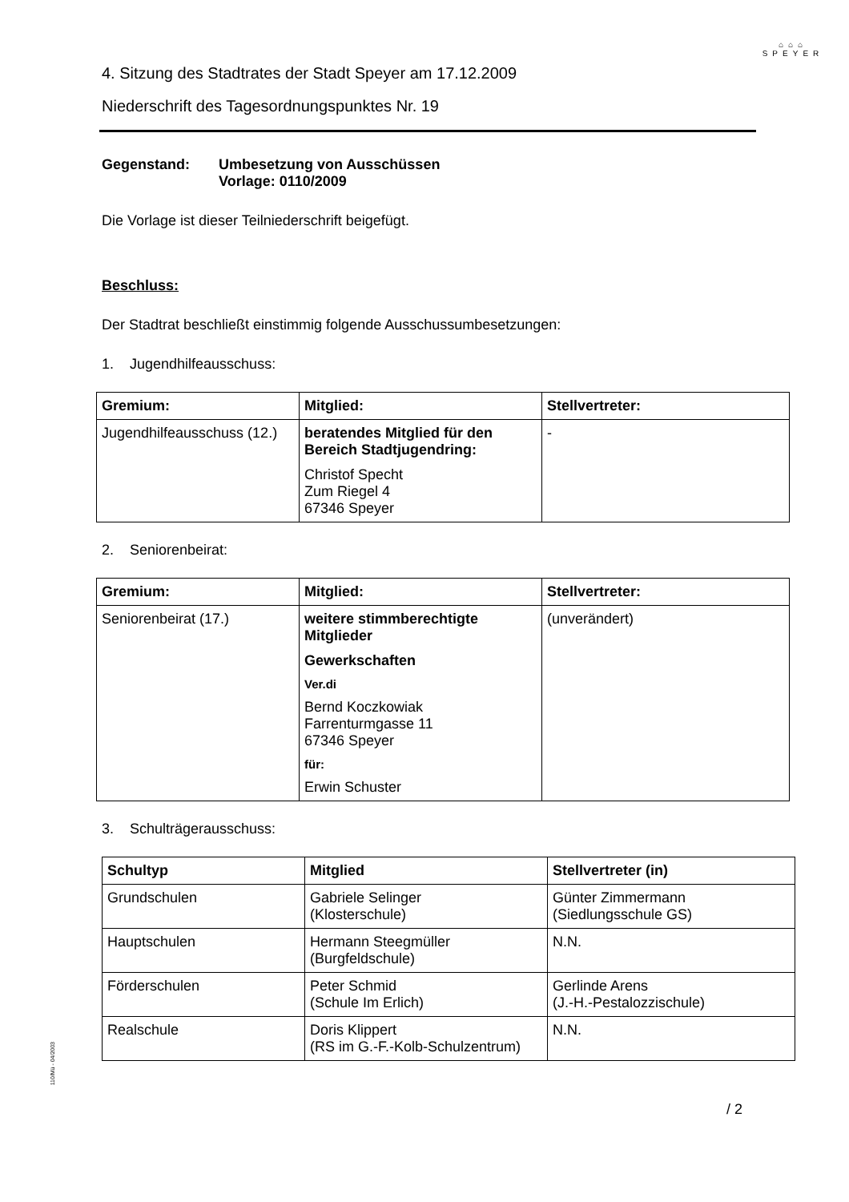⌂⌂⌂
SPEYER
4. Sitzung des Stadtrates der Stadt Speyer am 17.12.2009
Niederschrift des Tagesordnungspunktes Nr. 19
Gegenstand: Umbesetzung von Ausschüssen
Vorlage: 0110/2009
Die Vorlage ist dieser Teilniederschrift beigefügt.
Beschluss:
Der Stadtrat beschließt einstimmig folgende Ausschussumbesetzungen:
1. Jugendhilfeausschuss:
| Gremium: | Mitglied: | Stellvertreter: |
| --- | --- | --- |
| Jugendhilfeausschuss (12.) | beratendes Mitglied für den Bereich Stadtjugendring: Christof Specht Zum Riegel 4 67346 Speyer | - |
2. Seniorenbeirat:
| Gremium: | Mitglied: | Stellvertreter: |
| --- | --- | --- |
| Seniorenbeirat (17.) | weitere stimmberechtigte Mitglieder Gewerkschaften Ver.di Bernd Koczkowiak Farrenturmgasse 11 67346 Speyer für: Erwin Schuster | (unverändert) |
3. Schulträgerausschuss:
| Schultyp | Mitglied | Stellvertreter (in) |
| --- | --- | --- |
| Grundschulen | Gabriele Selinger (Klosterschule) | Günter Zimmermann (Siedlungsschule GS) |
| Hauptschulen | Hermann Steegmüller (Burgfeldschule) | N.N. |
| Förderschulen | Peter Schmid (Schule Im Erlich) | Gerlinde Arens (J.-H.-Pestalozzischule) |
| Realschule | Doris Klippert (RS im G.-F.-Kolb-Schulzentrum) | N.N. |
/ 2
110/Mü - 04/2003